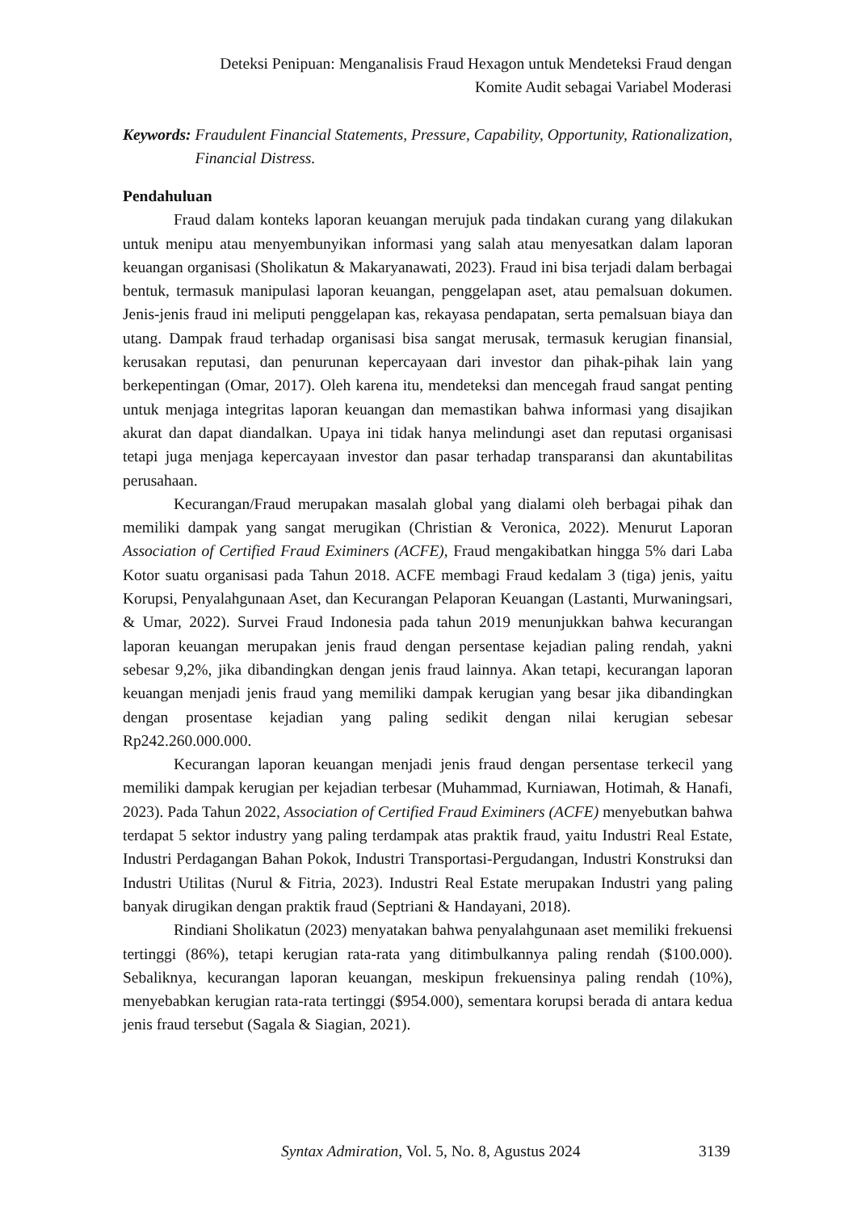Deteksi Penipuan: Menganalisis Fraud Hexagon untuk Mendeteksi Fraud dengan
Komite Audit sebagai Variabel Moderasi
Keywords: Fraudulent Financial Statements, Pressure, Capability, Opportunity, Rationalization, Financial Distress.
Pendahuluan
Fraud dalam konteks laporan keuangan merujuk pada tindakan curang yang dilakukan untuk menipu atau menyembunyikan informasi yang salah atau menyesatkan dalam laporan keuangan organisasi (Sholikatun & Makaryanawati, 2023). Fraud ini bisa terjadi dalam berbagai bentuk, termasuk manipulasi laporan keuangan, penggelapan aset, atau pemalsuan dokumen. Jenis-jenis fraud ini meliputi penggelapan kas, rekayasa pendapatan, serta pemalsuan biaya dan utang. Dampak fraud terhadap organisasi bisa sangat merusak, termasuk kerugian finansial, kerusakan reputasi, dan penurunan kepercayaan dari investor dan pihak-pihak lain yang berkepentingan (Omar, 2017). Oleh karena itu, mendeteksi dan mencegah fraud sangat penting untuk menjaga integritas laporan keuangan dan memastikan bahwa informasi yang disajikan akurat dan dapat diandalkan. Upaya ini tidak hanya melindungi aset dan reputasi organisasi tetapi juga menjaga kepercayaan investor dan pasar terhadap transparansi dan akuntabilitas perusahaan.
Kecurangan/Fraud merupakan masalah global yang dialami oleh berbagai pihak dan memiliki dampak yang sangat merugikan (Christian & Veronica, 2022). Menurut Laporan Association of Certified Fraud Eximiners (ACFE), Fraud mengakibatkan hingga 5% dari Laba Kotor suatu organisasi pada Tahun 2018. ACFE membagi Fraud kedalam 3 (tiga) jenis, yaitu Korupsi, Penyalahgunaan Aset, dan Kecurangan Pelaporan Keuangan (Lastanti, Murwaningsari, & Umar, 2022). Survei Fraud Indonesia pada tahun 2019 menunjukkan bahwa kecurangan laporan keuangan merupakan jenis fraud dengan persentase kejadian paling rendah, yakni sebesar 9,2%, jika dibandingkan dengan jenis fraud lainnya. Akan tetapi, kecurangan laporan keuangan menjadi jenis fraud yang memiliki dampak kerugian yang besar jika dibandingkan dengan prosentase kejadian yang paling sedikit dengan nilai kerugian sebesar Rp242.260.000.000.
Kecurangan laporan keuangan menjadi jenis fraud dengan persentase terkecil yang memiliki dampak kerugian per kejadian terbesar (Muhammad, Kurniawan, Hotimah, & Hanafi, 2023). Pada Tahun 2022, Association of Certified Fraud Eximiners (ACFE) menyebutkan bahwa terdapat 5 sektor industry yang paling terdampak atas praktik fraud, yaitu Industri Real Estate, Industri Perdagangan Bahan Pokok, Industri Transportasi-Pergudangan, Industri Konstruksi dan Industri Utilitas (Nurul & Fitria, 2023). Industri Real Estate merupakan Industri yang paling banyak dirugikan dengan praktik fraud (Septriani & Handayani, 2018).
Rindiani Sholikatun (2023) menyatakan bahwa penyalahgunaan aset memiliki frekuensi tertinggi (86%), tetapi kerugian rata-rata yang ditimbulkannya paling rendah ($100.000). Sebaliknya, kecurangan laporan keuangan, meskipun frekuensinya paling rendah (10%), menyebabkan kerugian rata-rata tertinggi ($954.000), sementara korupsi berada di antara kedua jenis fraud tersebut (Sagala & Siagian, 2021).
Syntax Admiration, Vol. 5, No. 8, Agustus 2024 3139